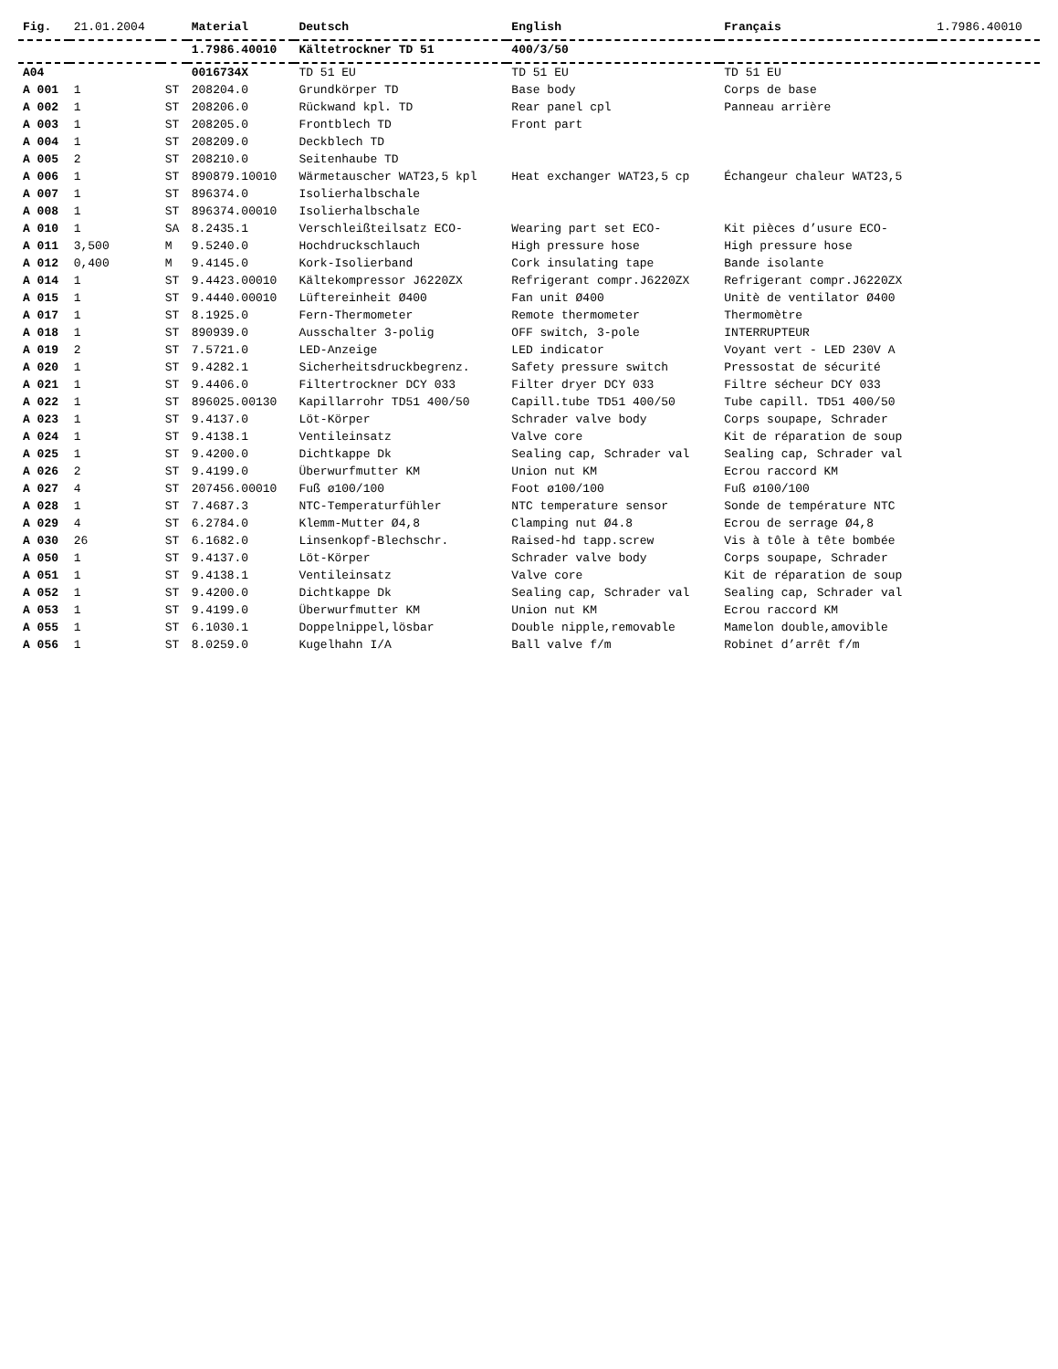| Fig. | 21.01.2004 | | Material | Deutsch | English | Français | 1.7986.40010 |
| | | | 1.7986.40010 | Kältetrockner TD 51 | 400/3/50 | | |
| A04 | | | 0016734X | TD 51 EU | TD 51 EU | TD 51 EU | |
| A 001 | 1 | ST | 208204.0 | Grundkörper TD | Base body | Corps de base | |
| A 002 | 1 | ST | 208206.0 | Rückwand kpl. TD | Rear panel cpl | Panneau arrière | |
| A 003 | 1 | ST | 208205.0 | Frontblech TD | Front part | | |
| A 004 | 1 | ST | 208209.0 | Deckblech TD | | | |
| A 005 | 2 | ST | 208210.0 | Seitenhaube TD | | | |
| A 006 | 1 | ST | 890879.10010 | Wärmetauscher WAT23,5 kpl | Heat exchanger WAT23,5 cp | Échangeur chaleur WAT23,5 | |
| A 007 | 1 | ST | 896374.0 | Isolierhalbschale | | | |
| A 008 | 1 | ST | 896374.00010 | Isolierhalbschale | | | |
| A 010 | 1 | SA | 8.2435.1 | Verschleißteilsatz ECO- | Wearing part set ECO- | Kit pièces d’usure ECO- | |
| A 011 | 3,500 | M | 9.5240.0 | Hochdruckschlauch | High pressure hose | High pressure hose | |
| A 012 | 0,400 | M | 9.4145.0 | Kork-Isolierband | Cork insulating tape | Bande isolante | |
| A 014 | 1 | ST | 9.4423.00010 | Kältekompressor J6220ZX | Refrigerant compr.J6220ZX | Refrigerant compr.J6220ZX | |
| A 015 | 1 | ST | 9.4440.00010 | Lüftereinheit Ø400 | Fan unit Ø400 | Unitè de ventilator Ø400 | |
| A 017 | 1 | ST | 8.1925.0 | Fern-Thermometer | Remote thermometer | Thermomètre | |
| A 018 | 1 | ST | 890939.0 | Ausschalter 3-polig | OFF switch, 3-pole | INTERRUPTEUR | |
| A 019 | 2 | ST | 7.5721.0 | LED-Anzeige | LED indicator | Voyant vert - LED 230V A | |
| A 020 | 1 | ST | 9.4282.1 | Sicherheitsdruckbegrenz. | Safety pressure switch | Pressostat de sécurité | |
| A 021 | 1 | ST | 9.4406.0 | Filtertrockner DCY 033 | Filter dryer DCY 033 | Filtre sécheur DCY 033 | |
| A 022 | 1 | ST | 896025.00130 | Kapillarrohr TD51 400/50 | Capill.tube TD51 400/50 | Tube capill. TD51 400/50 | |
| A 023 | 1 | ST | 9.4137.0 | Löt-Körper | Schrader valve body | Corps soupape, Schrader | |
| A 024 | 1 | ST | 9.4138.1 | Ventileinsatz | Valve core | Kit de réparation de soup | |
| A 025 | 1 | ST | 9.4200.0 | Dichtkappe Dk | Sealing cap, Schrader val | Sealing cap, Schrader val | |
| A 026 | 2 | ST | 9.4199.0 | Überwurfmutter KM | Union nut KM | Ecrou raccord KM | |
| A 027 | 4 | ST | 207456.00010 | Fuß ø100/100 | Foot ø100/100 | Fuß ø100/100 | |
| A 028 | 1 | ST | 7.4687.3 | NTC-Temperaturfühler | NTC temperature sensor | Sonde de température NTC | |
| A 029 | 4 | ST | 6.2784.0 | Klemm-Mutter Ø4,8 | Clamping nut Ø4.8 | Ecrou de serrage Ø4,8 | |
| A 030 | 26 | ST | 6.1682.0 | Linsenkopf-Blechschr. | Raised-hd tapp.screw | Vis à tôle à tête bombée | |
| A 050 | 1 | ST | 9.4137.0 | Löt-Körper | Schrader valve body | Corps soupape, Schrader | |
| A 051 | 1 | ST | 9.4138.1 | Ventileinsatz | Valve core | Kit de réparation de soup | |
| A 052 | 1 | ST | 9.4200.0 | Dichtkappe Dk | Sealing cap, Schrader val | Sealing cap, Schrader val | |
| A 053 | 1 | ST | 9.4199.0 | Überwurfmutter KM | Union nut KM | Ecrou raccord KM | |
| A 055 | 1 | ST | 6.1030.1 | Doppelnippel,lösbar | Double nipple,removable | Mamelon double,amovible | |
| A 056 | 1 | ST | 8.0259.0 | Kugelhahn I/A | Ball valve f/m | Robinet d’arrêt f/m | |